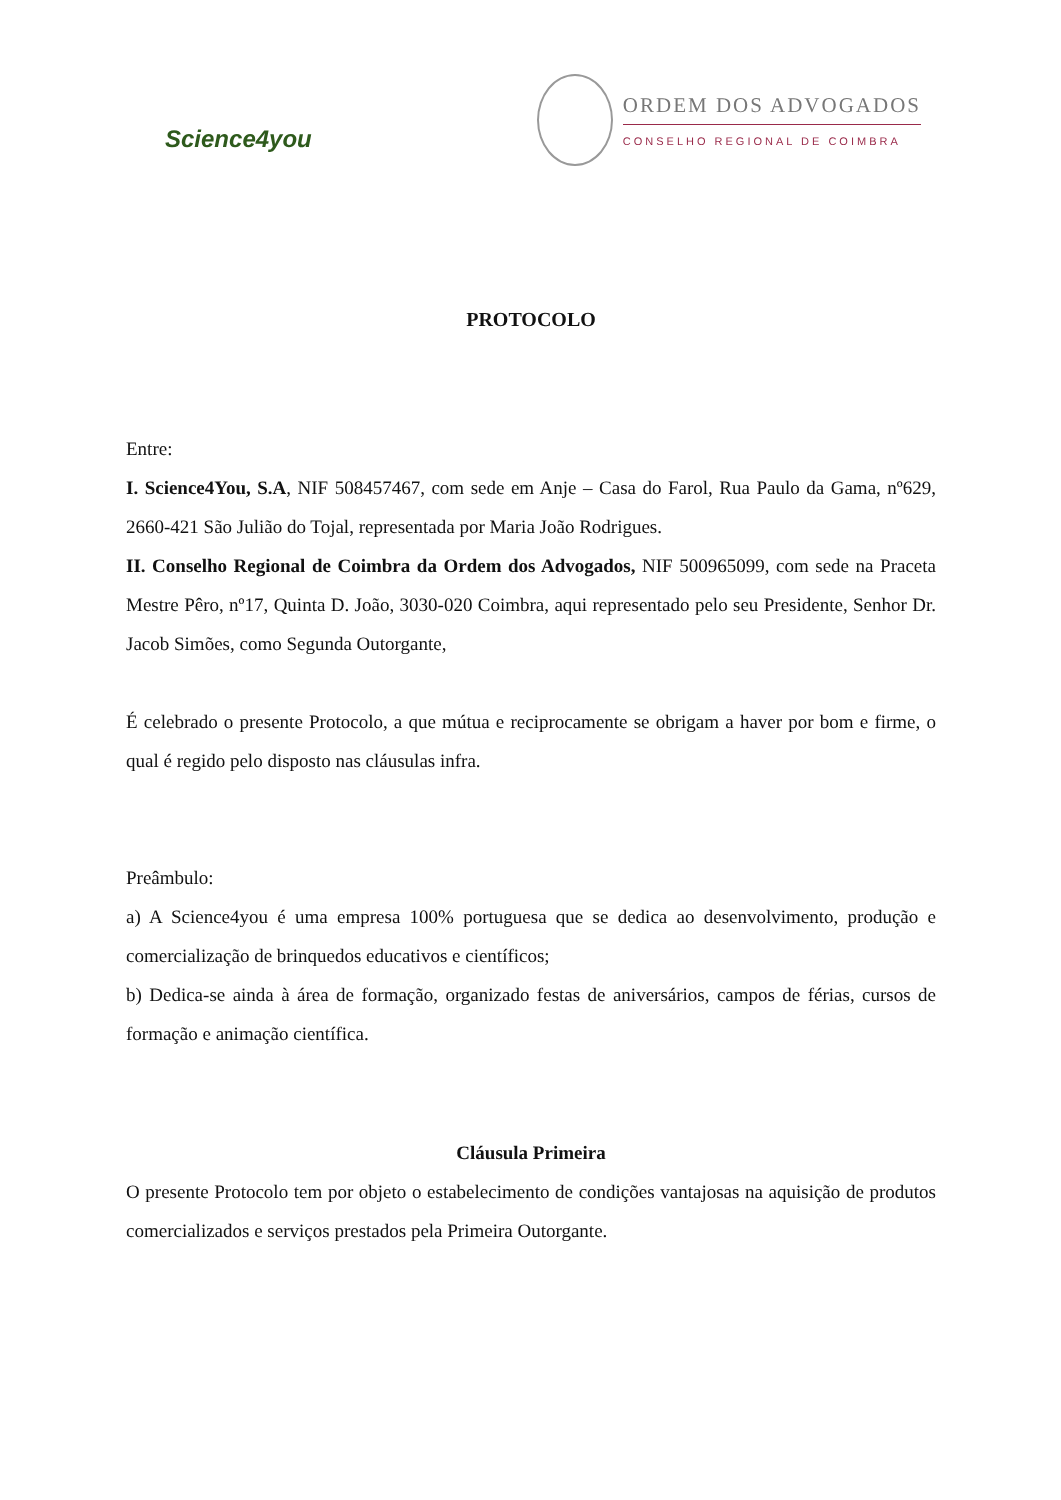Science4you
ORDEM DOS ADVOGADOS
CONSELHO REGIONAL DE COIMBRA
PROTOCOLO
Entre:
I. Science4You, S.A, NIF 508457467, com sede em Anje – Casa do Farol, Rua Paulo da Gama, nº629, 2660-421 São Julião do Tojal, representada por Maria João Rodrigues.
II. Conselho Regional de Coimbra da Ordem dos Advogados, NIF 500965099, com sede na Praceta Mestre Pêro, nº17, Quinta D. João, 3030-020 Coimbra, aqui representado pelo seu Presidente, Senhor Dr. Jacob Simões, como Segunda Outorgante,
É celebrado o presente Protocolo, a que mútua e reciprocamente se obrigam a haver por bom e firme, o qual é regido pelo disposto nas cláusulas infra.
Preâmbulo:
a) A Science4you é uma empresa 100% portuguesa que se dedica ao desenvolvimento, produção e comercialização de brinquedos educativos e científicos;
b) Dedica-se ainda à área de formação, organizado festas de aniversários, campos de férias, cursos de formação e animação científica.
Cláusula Primeira
O presente Protocolo tem por objeto o estabelecimento de condições vantajosas na aquisição de produtos comercializados e serviços prestados pela Primeira Outorgante.